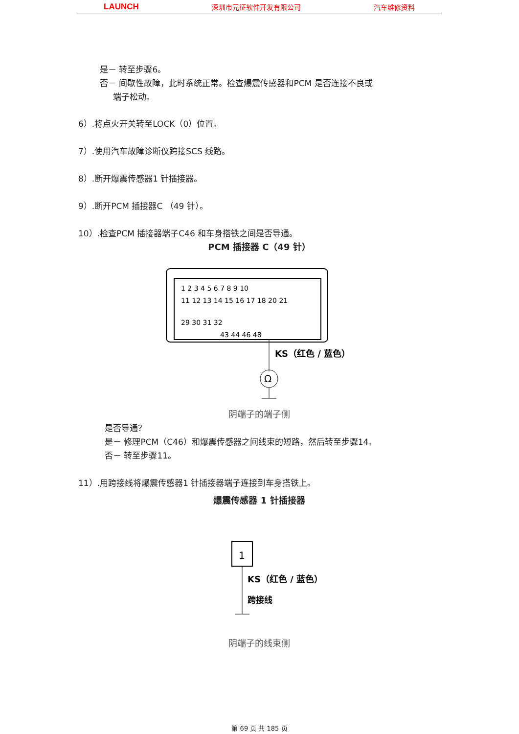LAUNCH 深圳市元征软件开发有限公司 汽车维修资料
是－ 转至步骤6。
否－ 间歇性故障，此时系统正常。检查爆震传感器和PCM 是否连接不良或
端子松动。
6）.将点火开关转至LOCK（0）位置。
7）.使用汽车故障诊断仪跨接SCS 线路。
8）.断开爆震传感器1 针插接器。
9）.断开PCM 插接器C （49 针）。
10）.检查PCM 插接器端子C46 和车身搭铁之间是否导通。
PCM 插接器 C（49 针）
Ω
KS（红色 / 蓝色）
1 2 3 4 5 6 7 8 9 10
11 12 13 14 15 16 17 18 20 21
29 30 31 32
43 44 46 48
阴端子的端子侧
是否导通？
是－ 修理PCM（C46）和爆震传感器之间线束的短路，然后转至步骤14。
否－ 转至步骤11。
11）.用跨接线将爆震传感器1 针插接器端子连接到车身搭铁上。
爆震传感器 1 针插接器
1
KS（红色 / 蓝色）
跨接线
阴端子的线束侧
第 69 页 共 185 页